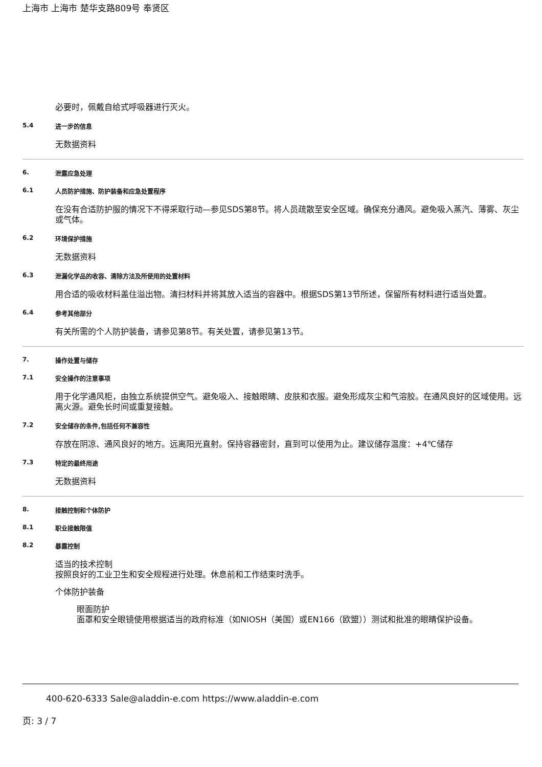上海市 上海市 楚华支路809号 奉贤区
必要时，佩戴自给式呼吸器进行灭火。
5.4 进一步的信息
无数据资料
6. 泄露应急处理
6.1 人员防护措施、防护装备和应急处置程序
在没有合适防护服的情况下不得采取行动—参见SDS第8节。将人员疏散至安全区域。确保充分通风。避免吸入蒸汽、薄雾、灰尘或气体。
6.2 环境保护措施
无数据资料
6.3 泄漏化学品的收容、清除方法及所使用的处置材料
用合适的吸收材料盖住溢出物。清扫材料并将其放入适当的容器中。根据SDS第13节所述，保留所有材料进行适当处置。
6.4 参考其他部分
有关所需的个人防护装备，请参见第8节。有关处置，请参见第13节。
7. 操作处置与储存
7.1 安全操作的注意事项
用于化学通风柜，由独立系统提供空气。避免吸入、接触眼睛、皮肤和衣服。避免形成灰尘和气溶胶。在通风良好的区域使用。远离火源。避免长时间或重复接触。
7.2 安全储存的条件,包括任何不兼容性
存放在阴凉、通风良好的地方。远离阳光直射。保持容器密封，直到可以使用为止。建议储存温度：+4℃储存
7.3 特定的最终用途
无数据资料
8. 接触控制和个体防护
8.1 职业接触限值
8.2 暴露控制
适当的技术控制
按照良好的工业卫生和安全规程进行处理。休息前和工作结束时洗手。
个体防护装备
眼面防护
面罩和安全眼镜使用根据适当的政府标准（如NIOSH（美国）或EN166（欧盟））测试和批准的眼睛保护设备。
400-620-6333 Sale@aladdin-e.com https://www.aladdin-e.com
页: 3 / 7